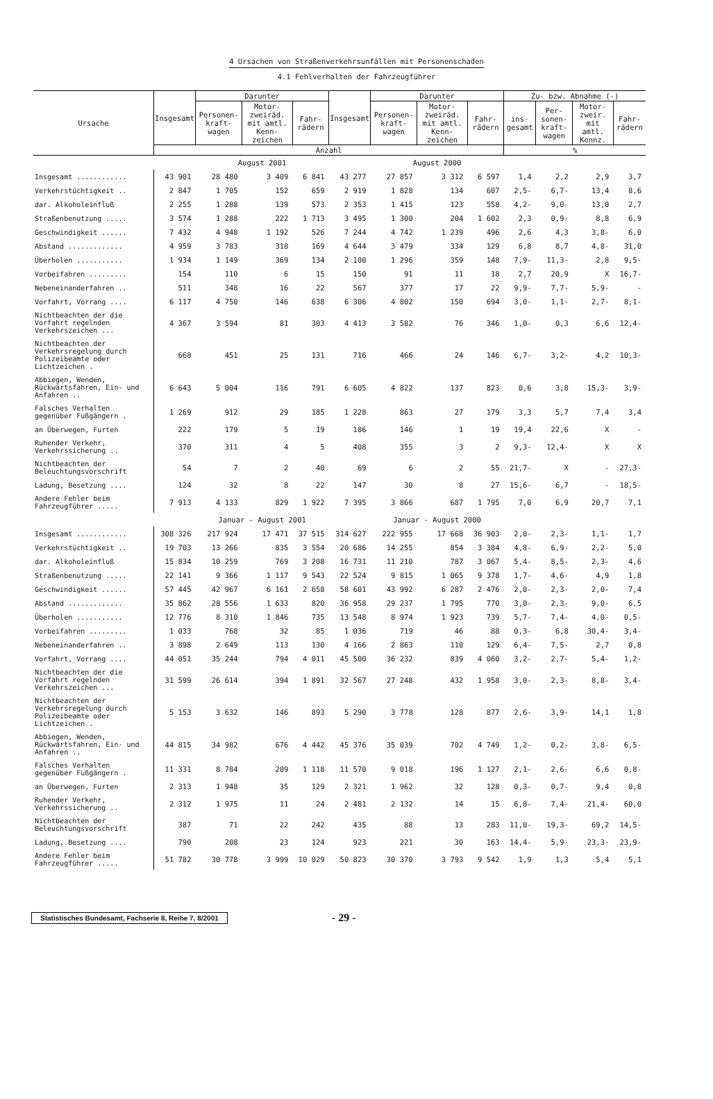4 Ursachen von Straßenverkehrsunfällen mit Personenschaden
4.1 Fehlverhalten der Fahrzeugführer
| Ursache | Insgesamt | Darunter | | | Insgesamt | Darunter | | | Zu- bzw. Abnahme (-) | | | |
| --- | --- | --- | --- | --- | --- | --- | --- | --- | --- | --- | --- | --- |
| | | Personen-kraft-wagen | Motor-zweiräd. mit amtl. Kenn-zeichen | Fahr-rädern | | Personen-kraft-wagen | Motor-zweiräd. mit amtl. Kenn-zeichen | Fahr-rädern | ins-gesamt | Per-sonen-kraft-wagen | Motor-zweir. mit amtl. Kennz. | Fahr-rädern |
| | Anzahl | | | | | | | | % | | | |
| | | August 2001 | | | | August 2000 | | | | | | |
| Insgesamt ............ | 43 901 | 28 480 | 3 409 | 6 841 | 43 277 | 27 857 | 3 312 | 6 597 | 1,4 | 2,2 | 2,9 | 3,7 |
| Verkehrstüchtigkeit .. | 2 847 | 1 705 | 152 | 659 | 2 919 | 1 828 | 134 | 607 | 2,5- | 6,7- | 13,4 | 8,6 |
| dar. Alkoholeinfluß | 2 255 | 1 288 | 139 | 573 | 2 353 | 1 415 | 123 | 558 | 4,2- | 9,0- | 13,0 | 2,7 |
| Straßenbenutzung ..... | 3 574 | 1 288 | 222 | 1 713 | 3 495 | 1 300 | 204 | 1 602 | 2,3 | 0,9- | 8,8 | 6,9 |
| Geschwindigkeit ...... | 7 432 | 4 948 | 1 192 | 526 | 7 244 | 4 742 | 1 239 | 496 | 2,6 | 4,3 | 3,8- | 6,0 |
| Abstand ............. | 4 959 | 3 783 | 318 | 169 | 4 644 | 3 479 | 334 | 129 | 6,8 | 8,7 | 4,8- | 31,0 |
| Überholen ........... | 1 934 | 1 149 | 369 | 134 | 2 100 | 1 296 | 359 | 148 | 7,9- | 11,3- | 2,8 | 9,5- |
| Vorbeifahren ......... | 154 | 110 | 6 | 15 | 150 | 91 | 11 | 18 | 2,7 | 20,9 | X | 16,7- |
| Nebeneinanderfahren .. | 511 | 348 | 16 | 22 | 567 | 377 | 17 | 22 | 9,9- | 7,7- | 5,9- | - |
| Vorfahrt, Vorrang .... | 6 117 | 4 750 | 146 | 638 | 6 306 | 4 802 | 150 | 694 | 3,0- | 1,1- | 2,7- | 8,1- |
| Nichtbeachten der die Vorfahrt regelnden Verkehrszeichen ... | 4 367 | 3 594 | 81 | 303 | 4 413 | 3 582 | 76 | 346 | 1,0- | 0,3 | 6,6 | 12,4- |
| Nichtbeachten der Verkehrsregelung durch Polizeibeamte oder Lichtzeichen . | 668 | 451 | 25 | 131 | 716 | 466 | 24 | 146 | 6,7- | 3,2- | 4,2 | 10,3- |
| Abbiegen, Wenden, Rückwärtsfahren, Ein- und Anfahren .. | 6 643 | 5 004 | 116 | 791 | 6 605 | 4 822 | 137 | 823 | 0,6 | 3,8 | 15,3- | 3,9- |
| Falsches Verhalten gegenüber Fußgängern . | 1 269 | 912 | 29 | 185 | 1 228 | 863 | 27 | 179 | 3,3 | 5,7 | 7,4 | 3,4 |
| an Überwegen, Furten | 222 | 179 | 5 | 19 | 186 | 146 | 1 | 19 | 19,4 | 22,6 | X | - |
| Ruhender Verkehr, Verkehrssicherung .. | 370 | 311 | 4 | 5 | 408 | 355 | 3 | 2 | 9,3- | 12,4- | X | X |
| Nichtbeachten der Beleuchtungsvorschrift | 54 | 7 | 2 | 40 | 69 | 6 | 2 | 55 | 21,7- | X | - | 27,3- |
| Ladung, Besetzung .... | 124 | 32 | 8 | 22 | 147 | 30 | 8 | 27 | 15,6- | 6,7 | - | 18,5- |
| Andere Fehler beim Fahrzeugführer ..... | 7 913 | 4 133 | 829 | 1 922 | 7 395 | 3 866 | 687 | 1 795 | 7,0 | 6,9 | 20,7 | 7,1 |
| | | Januar - August 2001 | | | | Januar - August 2000 | | | | | | |
| Insgesamt ............ | 308 326 | 217 924 | 17 471 | 37 515 | 314 627 | 222 955 | 17 668 | 36 903 | 2,0- | 2,3- | 1,1- | 1,7 |
| Verkehrstüchtigkeit .. | 19 703 | 13 266 | 835 | 3 554 | 20 686 | 14 255 | 854 | 3 384 | 4,8- | 6,9- | 2,2- | 5,0 |
| dar. Alkoholeinfluß | 15 834 | 10 259 | 769 | 3 208 | 16 731 | 11 210 | 787 | 3 067 | 5,4- | 8,5- | 2,3- | 4,6 |
| Straßenbenutzung ..... | 22 141 | 9 366 | 1 117 | 9 543 | 22 524 | 9 815 | 1 065 | 9 378 | 1,7- | 4,6- | 4,9 | 1,8 |
| Geschwindigkeit ...... | 57 445 | 42 967 | 6 161 | 2 658 | 58 601 | 43 992 | 6 287 | 2 476 | 2,0- | 2,3- | 2,0- | 7,4 |
| Abstand ............. | 35 862 | 28 556 | 1 633 | 820 | 36 958 | 29 237 | 1 795 | 770 | 3,0- | 2,3- | 9,0- | 6,5 |
| Überholen ........... | 12 776 | 8 310 | 1 846 | 735 | 13 548 | 8 974 | 1 923 | 739 | 5,7- | 7,4- | 4,0- | 0,5- |
| Vorbeifahren ......... | 1 033 | 768 | 32 | 85 | 1 036 | 719 | 46 | 88 | 0,3- | 6,8 | 30,4- | 3,4- |
| Nebeneinanderfahren .. | 3 898 | 2 649 | 113 | 130 | 4 166 | 2 863 | 110 | 129 | 6,4- | 7,5- | 2,7 | 0,8 |
| Vorfahrt, Vorrang .... | 44 051 | 35 244 | 794 | 4 011 | 45 500 | 36 232 | 839 | 4 060 | 3,2- | 2,7- | 5,4- | 1,2- |
| Nichtbeachten der die Vorfahrt regelnden Verkehrszeichen ... | 31 599 | 26 614 | 394 | 1 891 | 32 567 | 27 248 | 432 | 1 958 | 3,0- | 2,3- | 8,8- | 3,4- |
| Nichtbeachten der Verkehrsregelung durch Polizeibeamte oder Lichtzeichen . | 5 153 | 3 632 | 146 | 893 | 5 290 | 3 778 | 128 | 877 | 2,6- | 3,9- | 14,1 | 1,8 |
| Abbiegen, Wenden, Rückwärtsfahren, Ein- und Anfahren .. | 44 815 | 34 982 | 676 | 4 442 | 45 376 | 35 039 | 702 | 4 749 | 1,2- | 0,2- | 3,8- | 6,5- |
| Falsches Verhalten gegenüber Fußgängern . | 11 331 | 8 784 | 209 | 1 118 | 11 570 | 9 018 | 196 | 1 127 | 2,1- | 2,6- | 6,6 | 0,8- |
| an Überwegen, Furten | 2 313 | 1 948 | 35 | 129 | 2 321 | 1 962 | 32 | 128 | 0,3- | 0,7- | 9,4 | 0,8 |
| Ruhender Verkehr, Verkehrssicherung .. | 2 312 | 1 975 | 11 | 24 | 2 481 | 2 132 | 14 | 15 | 6,8- | 7,4- | 21,4- | 60,0 |
| Nichtbeachten der Beleuchtungsvorschrift | 387 | 71 | 22 | 242 | 435 | 88 | 13 | 283 | 11,0- | 19,3- | 69,2 | 14,5- |
| Ladung, Besetzung .... | 790 | 208 | 23 | 124 | 923 | 221 | 30 | 163 | 14,4- | 5,9- | 23,3- | 23,9- |
| Andere Fehler beim Fahrzeugführer ..... | 51 782 | 30 778 | 3 999 | 10 029 | 50 823 | 30 370 | 3 793 | 9 542 | 1,9 | 1,3 | 5,4 | 5,1 |
Statistisches Bundesamt, Fachserie 8, Reihe 7, 8/2001
- 29 -